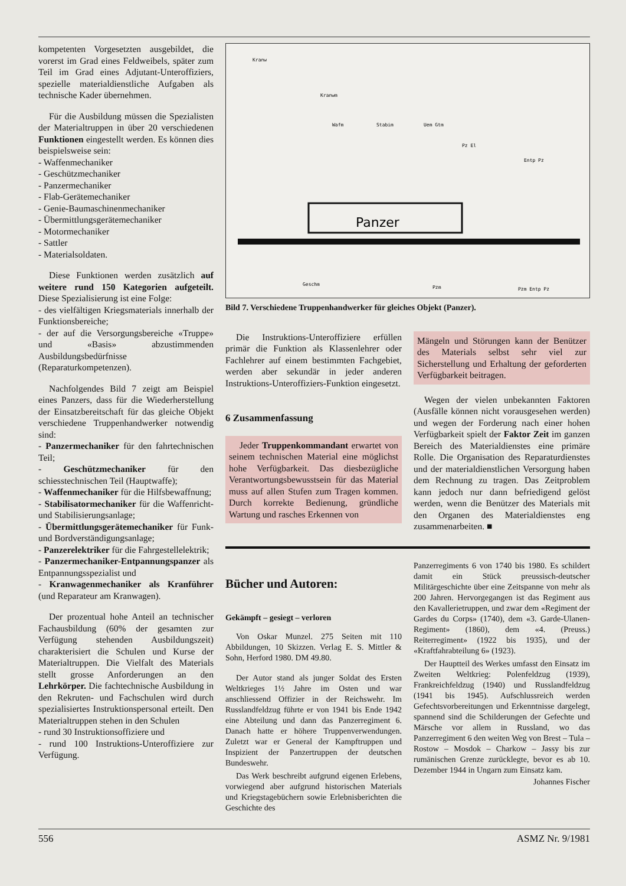kompetenten Vorgesetzten ausgebildet, die vorerst im Grad eines Feldweibels, später zum Teil im Grad eines Adjutant-Unteroffiziers, spezielle materialdienstliche Aufgaben als technische Kader übernehmen.
Für die Ausbildung müssen die Spezialisten der Materialtruppen in über 20 verschiedenen Funktionen eingestellt werden. Es können dies beispielsweise sein:
- Waffenmechaniker
- Geschützmechaniker
- Panzermechaniker
- Flab-Gerätemechaniker
- Genie-Baumaschinenmechaniker
- Übermittlungsgerätemechaniker
- Motormechaniker
- Sattler
- Materialsoldaten.
Diese Funktionen werden zusätzlich auf weitere rund 150 Kategorien aufgeteilt. Diese Spezialisierung ist eine Folge:
- des vielfältigen Kriegsmaterials innerhalb der Funktionsbereiche;
- der auf die Versorgungsbereiche «Truppe» und «Basis» abzustimmenden Ausbildungsbedürfnisse (Reparaturkompetenzen).
Nachfolgendes Bild 7 zeigt am Beispiel eines Panzers, dass für die Wiederherstellung der Einsatzbereitschaft für das gleiche Objekt verschiedene Truppenhandwerker notwendig sind:
- Panzermechaniker für den fahrtechnischen Teil;
- Geschützmechaniker für den schiesstechnischen Teil (Hauptwaffe);
- Waffenmechaniker für die Hilfsbewaffnung;
- Stabilisatormechaniker für die Waffenricht- und Stabilisierungsanlage;
- Übermittlungsgerätemechaniker für Funk- und Bordverständigungsanlage;
- Panzerelektriker für die Fahrgestellelektrik;
- Panzermechaniker-Entpannungspanzer als Entpannungsspezialist und
- Kranwagenmechaniker als Kranführer (und Reparateur am Kranwagen).
Der prozentual hohe Anteil an technischer Fachausbildung (60% der gesamten zur Verfügung stehenden Ausbildungszeit) charakterisiert die Schulen und Kurse der Materialtruppen. Die Vielfalt des Materials stellt grosse Anforderungen an den Lehrkörper. Die fachtechnische Ausbildung in den Rekruten- und Fachschulen wird durch spezialisiertes Instruktionspersonal erteilt. Den Materialtruppen stehen in den Schulen
- rund 30 Instruktionsoffiziere und
- rund 100 Instruktions-Unteroffiziere zur Verfügung.
Kranw
Kranwm
Wafm
Stabim
Uem Gtm
Pz El
Entp Pz
Geschm
Pzm
Pzm Entp Pz
Panzer
Bild 7. Verschiedene Truppenhandwerker für gleiches Objekt (Panzer).
Die Instruktions-Unteroffiziere erfüllen primär die Funktion als Klassenlehrer oder Fachlehrer auf einem bestimmten Fachgebiet, werden aber sekundär in jeder anderen Instruktions-Unteroffiziers-Funktion eingesetzt.
6 Zusammenfassung
Jeder Truppenkommandant erwartet von seinem technischen Material eine möglichst hohe Verfügbarkeit. Das diesbezügliche Verantwortungsbewusstsein für das Material muss auf allen Stufen zum Tragen kommen. Durch korrekte Bedienung, gründliche Wartung und rasches Erkennen von
Mängeln und Störungen kann der Benützer des Materials selbst sehr viel zur Sicherstellung und Erhaltung der geforderten Verfügbarkeit beitragen.
Wegen der vielen unbekannten Faktoren (Ausfälle können nicht vorausgesehen werden) und wegen der Forderung nach einer hohen Verfügbarkeit spielt der Faktor Zeit im ganzen Bereich des Materialdienstes eine primäre Rolle. Die Organisation des Reparaturdienstes und der materialdienstlichen Versorgung haben dem Rechnung zu tragen. Das Zeitproblem kann jedoch nur dann befriedigend gelöst werden, wenn die Benützer des Materials mit den Organen des Materialdienstes eng zusammenarbeiten. ■
Bücher und Autoren:
Gekämpft – gesiegt – verloren
Von Oskar Munzel. 275 Seiten mit 110 Abbildungen, 10 Skizzen. Verlag E. S. Mittler & Sohn, Herford 1980. DM 49.80.
Der Autor stand als junger Soldat des Ersten Weltkrieges 1½ Jahre im Osten und war anschliessend Offizier in der Reichswehr. Im Russlandfeldzug führte er von 1941 bis Ende 1942 eine Abteilung und dann das Panzerregiment 6. Danach hatte er höhere Truppenverwendungen. Zuletzt war er General der Kampftruppen und Inspizient der Panzertruppen der deutschen Bundeswehr.
Das Werk beschreibt aufgrund eigenen Erlebens, vorwiegend aber aufgrund historischen Materials und Kriegstagebüchern sowie Erlebnisberichten die Geschichte des
Panzerregiments 6 von 1740 bis 1980. Es schildert damit ein Stück preussisch-deutscher Militärgeschichte über eine Zeitspanne von mehr als 200 Jahren. Hervorgegangen ist das Regiment aus den Kavallerietruppen, und zwar dem «Regiment der Gardes du Corps» (1740), dem «3. Garde-Ulanen-Regiment» (1860), dem «4. (Preuss.) Reiterregiment» (1922 bis 1935), und der «Kraftfahrabteilung 6» (1923).
Der Hauptteil des Werkes umfasst den Einsatz im Zweiten Weltkrieg: Polenfeldzug (1939), Frankreichfeldzug (1940) und Russlandfeldzug (1941 bis 1945). Aufschlussreich werden Gefechtsvorbereitungen und Erkenntnisse dargelegt, spannend sind die Schilderungen der Gefechte und Märsche vor allem in Russland, wo das Panzerregiment 6 den weiten Weg von Brest – Tula – Rostow – Mosdok – Charkow – Jassy bis zur rumänischen Grenze zurücklegte, bevor es ab 10. Dezember 1944 in Ungarn zum Einsatz kam.
Johannes Fischer
556 ASMZ Nr. 9/1981